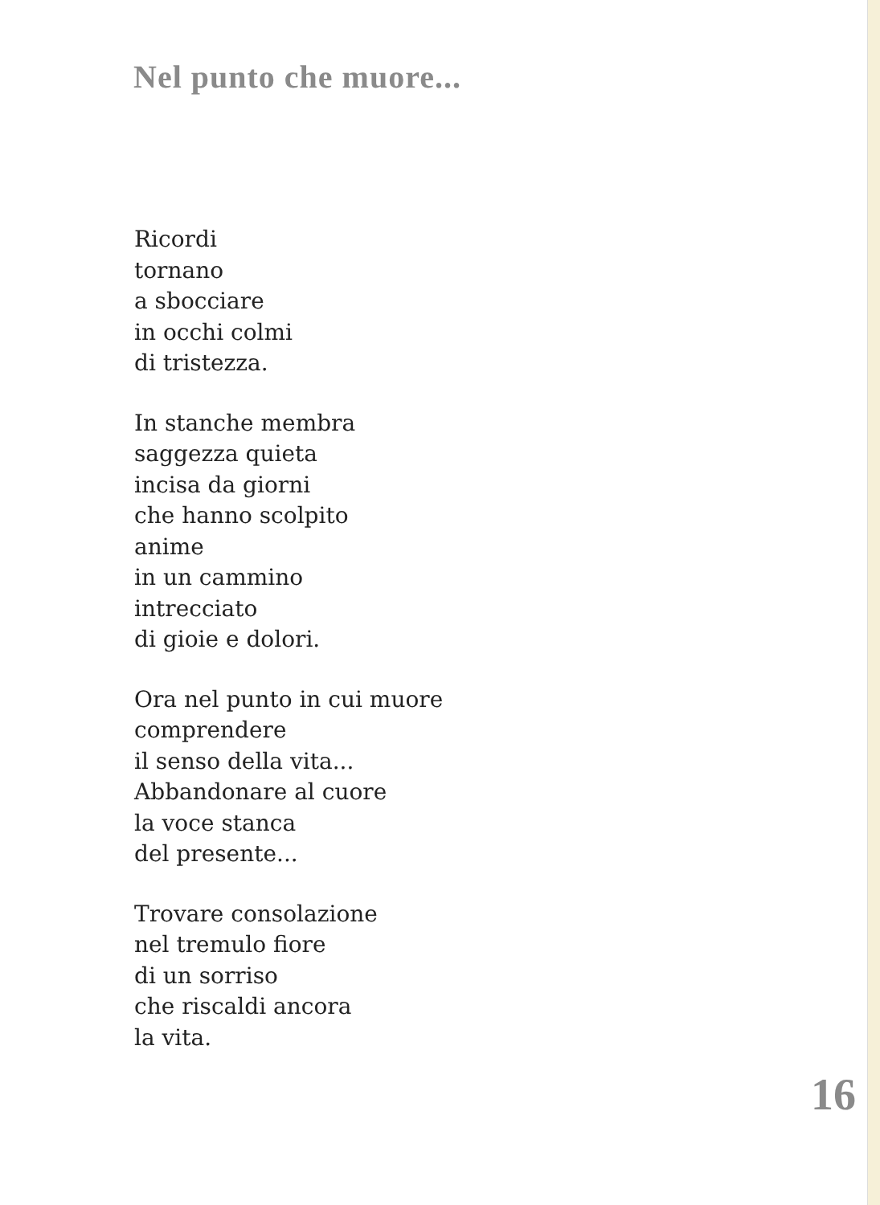Nel punto che muore...
Ricordi
tornano
a sbocciare
in occhi colmi
di tristezza.
In stanche membra
saggezza quieta
incisa da giorni
che hanno scolpito
anime
in un cammino
intrecciato
di gioie e dolori.
Ora nel punto in cui muore
comprendere
il senso della vita...
Abbandonare al cuore
la voce stanca
del presente...
Trovare consolazione
nel tremulo fiore
di un sorriso
che riscaldi ancora
la vita.
16